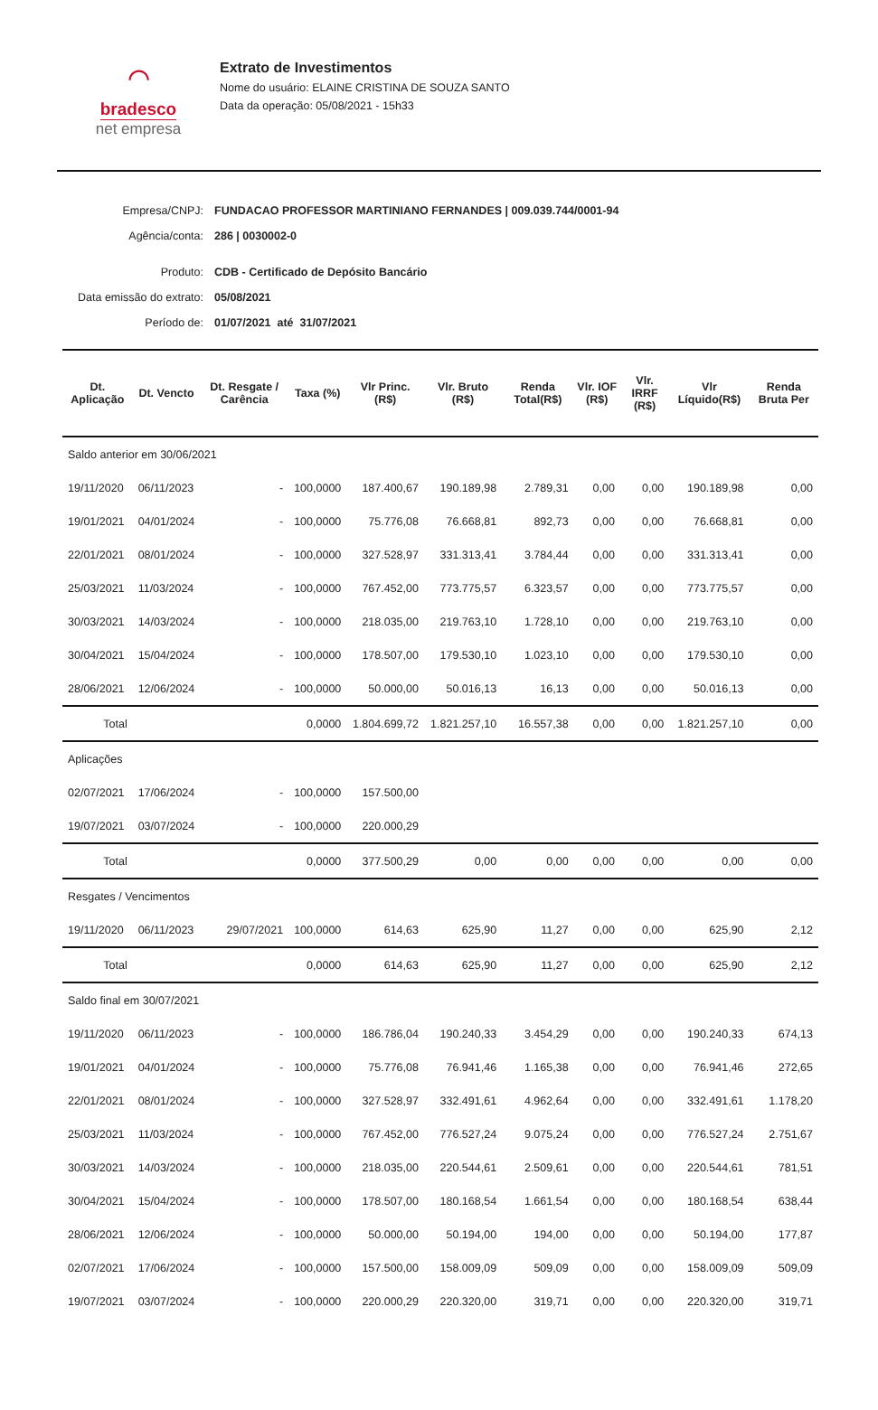⌒
bradesco
net empresa
Extrato de Investimentos
Nome do usuário: ELAINE CRISTINA DE SOUZA SANTO
Data da operação: 05/08/2021 - 15h33
Empresa/CNPJ: FUNDACAO PROFESSOR MARTINIANO FERNANDES | 009.039.744/0001-94
Agência/conta: 286 | 0030002-0
Produto: CDB - Certificado de Depósito Bancário
Data emissão do extrato:
05/08/2021
Período de: 01/07/2021 até 31/07/2021
| Dt. Aplicação | Dt. Vencto | Dt. Resgate / Carência | Taxa (%) | Vlr Princ. (R$) | Vlr. Bruto (R$) | Renda Total(R$) | Vlr. IOF (R$) | Vlr. IRRF (R$) | Vlr Líquido(R$) | Renda Bruta Per |
| --- | --- | --- | --- | --- | --- | --- | --- | --- | --- | --- |
| Saldo anterior em 30/06/2021 | | | | | | | | | | |
| 19/11/2020 | 06/11/2023 | - | 100,0000 | 187.400,67 | 190.189,98 | 2.789,31 | 0,00 | 0,00 | 190.189,98 | 0,00 |
| 19/01/2021 | 04/01/2024 | - | 100,0000 | 75.776,08 | 76.668,81 | 892,73 | 0,00 | 0,00 | 76.668,81 | 0,00 |
| 22/01/2021 | 08/01/2024 | - | 100,0000 | 327.528,97 | 331.313,41 | 3.784,44 | 0,00 | 0,00 | 331.313,41 | 0,00 |
| 25/03/2021 | 11/03/2024 | - | 100,0000 | 767.452,00 | 773.775,57 | 6.323,57 | 0,00 | 0,00 | 773.775,57 | 0,00 |
| 30/03/2021 | 14/03/2024 | - | 100,0000 | 218.035,00 | 219.763,10 | 1.728,10 | 0,00 | 0,00 | 219.763,10 | 0,00 |
| 30/04/2021 | 15/04/2024 | - | 100,0000 | 178.507,00 | 179.530,10 | 1.023,10 | 0,00 | 0,00 | 179.530,10 | 0,00 |
| 28/06/2021 | 12/06/2024 | - | 100,0000 | 50.000,00 | 50.016,13 | 16,13 | 0,00 | 0,00 | 50.016,13 | 0,00 |
| Total | | | 0,0000 | 1.804.699,72 | 1.821.257,10 | 16.557,38 | 0,00 | 0,00 | 1.821.257,10 | 0,00 |
| Aplicações | | | | | | | | | | |
| 02/07/2021 | 17/06/2024 | - | 100,0000 | 157.500,00 | | | | | | |
| 19/07/2021 | 03/07/2024 | - | 100,0000 | 220.000,29 | | | | | | |
| Total | | | 0,0000 | 377.500,29 | 0,00 | 0,00 | 0,00 | 0,00 | 0,00 | 0,00 |
| Resgates / Vencimentos | | | | | | | | | | |
| 19/11/2020 | 06/11/2023 | 29/07/2021 | 100,0000 | 614,63 | 625,90 | 11,27 | 0,00 | 0,00 | 625,90 | 2,12 |
| Total | | | 0,0000 | 614,63 | 625,90 | 11,27 | 0,00 | 0,00 | 625,90 | 2,12 |
| Saldo final em 30/07/2021 | | | | | | | | | | |
| 19/11/2020 | 06/11/2023 | - | 100,0000 | 186.786,04 | 190.240,33 | 3.454,29 | 0,00 | 0,00 | 190.240,33 | 674,13 |
| 19/01/2021 | 04/01/2024 | - | 100,0000 | 75.776,08 | 76.941,46 | 1.165,38 | 0,00 | 0,00 | 76.941,46 | 272,65 |
| 22/01/2021 | 08/01/2024 | - | 100,0000 | 327.528,97 | 332.491,61 | 4.962,64 | 0,00 | 0,00 | 332.491,61 | 1.178,20 |
| 25/03/2021 | 11/03/2024 | - | 100,0000 | 767.452,00 | 776.527,24 | 9.075,24 | 0,00 | 0,00 | 776.527,24 | 2.751,67 |
| 30/03/2021 | 14/03/2024 | - | 100,0000 | 218.035,00 | 220.544,61 | 2.509,61 | 0,00 | 0,00 | 220.544,61 | 781,51 |
| 30/04/2021 | 15/04/2024 | - | 100,0000 | 178.507,00 | 180.168,54 | 1.661,54 | 0,00 | 0,00 | 180.168,54 | 638,44 |
| 28/06/2021 | 12/06/2024 | - | 100,0000 | 50.000,00 | 50.194,00 | 194,00 | 0,00 | 0,00 | 50.194,00 | 177,87 |
| 02/07/2021 | 17/06/2024 | - | 100,0000 | 157.500,00 | 158.009,09 | 509,09 | 0,00 | 0,00 | 158.009,09 | 509,09 |
| 19/07/2021 | 03/07/2024 | - | 100,0000 | 220.000,29 | 220.320,00 | 319,71 | 0,00 | 0,00 | 220.320,00 | 319,71 |